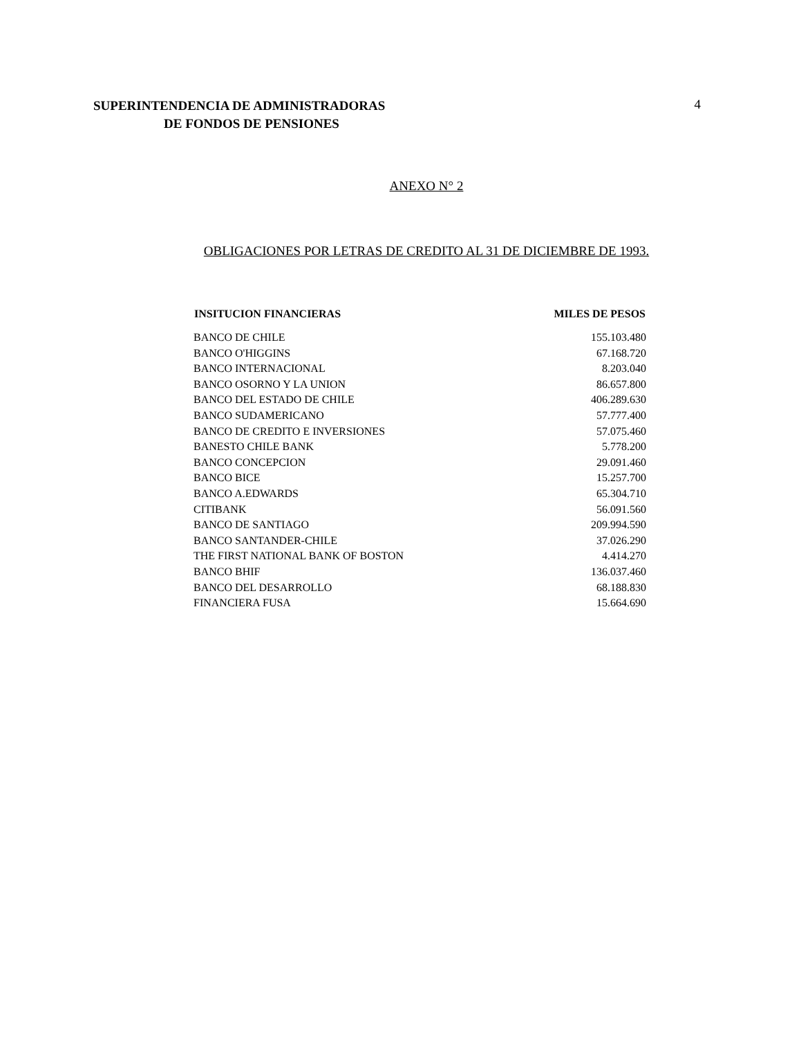SUPERINTENDENCIA DE ADMINISTRADORAS
DE FONDOS DE PENSIONES
4
ANEXO N° 2
OBLIGACIONES POR LETRAS DE CREDITO AL 31 DE DICIEMBRE DE 1993.
| INSITUCION FINANCIERAS | MILES DE PESOS |
| --- | --- |
| BANCO DE CHILE | 155.103.480 |
| BANCO O'HIGGINS | 67.168.720 |
| BANCO INTERNACIONAL | 8.203.040 |
| BANCO OSORNO Y LA UNION | 86.657.800 |
| BANCO DEL ESTADO DE CHILE | 406.289.630 |
| BANCO SUDAMERICANO | 57.777.400 |
| BANCO DE CREDITO E INVERSIONES | 57.075.460 |
| BANESTO CHILE BANK | 5.778.200 |
| BANCO CONCEPCION | 29.091.460 |
| BANCO BICE | 15.257.700 |
| BANCO A.EDWARDS | 65.304.710 |
| CITIBANK | 56.091.560 |
| BANCO DE SANTIAGO | 209.994.590 |
| BANCO SANTANDER-CHILE | 37.026.290 |
| THE FIRST NATIONAL BANK OF BOSTON | 4.414.270 |
| BANCO BHIF | 136.037.460 |
| BANCO DEL DESARROLLO | 68.188.830 |
| FINANCIERA FUSA | 15.664.690 |